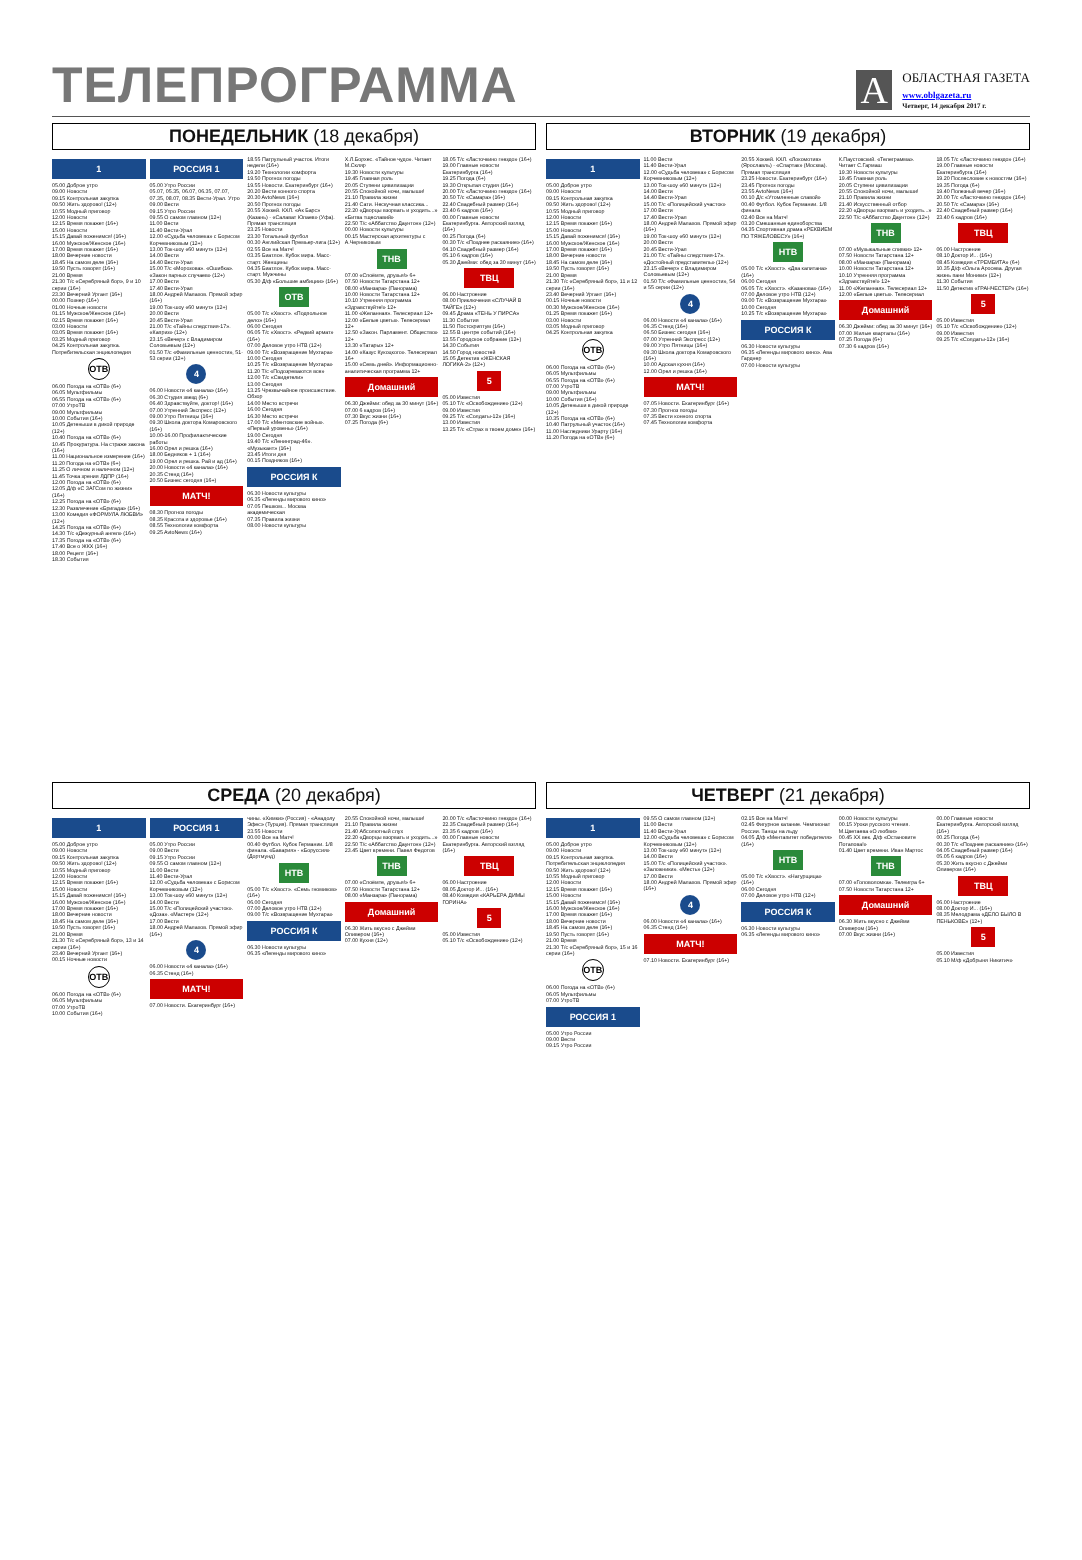ТЕЛЕПРОГРАММА
А
ОБЛАСТНАЯ ГАЗЕТА
www.oblgazeta.ru
Четверг, 14 декабря 2017 г.
ПОНЕДЕЛЬНИК (18 декабря)
1
05.00 Доброе утро
09.00 Новости
09.15 Контрольная закупка
09.50 Жить здорово! (12+)
10.55 Модный приговор
12.00 Новости
12.15 Время покажет (16+)
15.00 Новости
15.15 Давай поженимся! (16+)
16.00 Мужское/Женское (16+)
17.00 Время покажет (16+)
18.00 Вечерние новости
18.45 На самом деле (16+)
19.50 Пусть говорят (16+)
21.00 Время
21.30 Т/с «Серебряный бор», 9 и 10 серии (16+)
23.30 Вечерний Ургант (16+)
00.00 Познер (16+)
01.00 Ночные новости
01.15 Мужское/Женское (16+)
02.15 Время покажет (16+)
03.00 Новости
03.05 Время покажет (16+)
03.25 Модный приговор
04.25 Контрольная закупка. Потребительская энциклопедия
ОТВ
06.00 Погода на «ОТВ» (6+)
06.05 Мультфильмы
06.55 Погода на «ОТВ» (6+)
07.00 УтроТВ
09.00 Мультфильмы
10.00 События (16+)
10.05 Детеныши в дикой природе (12+)
10.40 Погода на «ОТВ» (6+)
10.45 Прокуратура. На страже закона (16+)
11.00 Национальное измерение (16+)
11.20 Погода на «ОТВ» (6+)
11.25 О личном и наличном (12+)
11.45 Точка зрения ЛДПР (16+)
12.00 Погода на «ОТВ» (6+)
12.05 Д/ф «С ЗАГСом по жизни» (16+)
12.25 Погода на «ОТВ» (6+)
12.30 Развлечение «Бригада» (16+)
13.00 Комедия «ФОРМУЛА ЛЮБВИ» (12+)
14.25 Погода на «ОТВ» (6+)
14.30 Т/с «Дежурный ангел» (16+)
17.35 Погода на «ОТВ» (6+)
17.40 Все о ЖКХ (16+)
18.00 Рецепт (16+)
18.30 События
РОССИЯ 1
05.00 Утро России
05.07, 05.35, 06.07, 06.35, 07.07, 07.35, 08.07, 08.35 Вести-Урал. Утро
09.00 Вести
09.15 Утро России
09.55 О самом главном (12+)
11.00 Вести
11.40 Вести-Урал
12.00 «Судьба человека» с Борисом Корчевниковым (12+)
13.00 Ток-шоу «60 минут» (12+)
14.00 Вести
14.40 Вести-Урал
15.00 Т/с «Морозова». «Ошибка». «Закон парных случаев» (12+)
17.00 Вести
17.40 Вести-Урал
18.00 Андрей Малахов. Прямой эфир (16+)
19.00 Ток-шоу «60 минут» (12+)
20.00 Вести
20.45 Вести-Урал
21.00 Т/с «Тайны следствия-17». «Каприз» (12+)
23.15 «Вечер» с Владимиром Соловьевым (12+)
01.50 Т/с «Фамильные ценности», 51-53 серии (12+)
4
06.00 Новости «4 канала» (16+)
06.30 Студия звезд (6+)
06.40 Здравствуйте, доктор! (16+)
07.00 Утренний Экспресс (12+)
09.00 Утро Пятницы (16+)
09.30 Школа доктора Комаровского (16+)
10.00-16.00 Профилактические работы
16.00 Орел и решка (16+)
18.00 Бедняков + 1 (16+)
19.00 Орел и решка. Рай и ад (16+)
20.00 Новости «4 канала» (16+)
20.35 Стенд (16+)
20.50 Бизнес сегодня (16+)
МАТЧ!
08.30 Прогноз погоды
08.35 Красота и здоровье (16+)
08.55 Технологии комфорта
09.25 AvtoNews (16+)
18.55 Патрульный участок. Итоги недели (16+)
19.20 Технологии комфорта
19.50 Прогноз погоды
19.55 Новости. Екатеринбург (16+)
20.20 Вести конного спорта
20.30 AvtoNews (16+)
20.50 Прогноз погоды
20.55 Хоккей. КХЛ. «Ак Барс» (Казань) - «Салават Юлаев» (Уфа). Прямая трансляция
23.25 Новости
23.30 Тотальный футбол
00.30 Английская Премьер-лига (12+)
02.55 Все на Матч!
03.35 Биатлон. Кубок мира. Масс-старт. Женщины
04.35 Биатлон. Кубок мира. Масс-старт. Мужчины
05.30 Д/ф «Большие амбиции» (16+)
ОТВ
05.00 Т/с «Хвост». «Подпольное дело» (16+)
06.00 Сегодня
06.05 Т/с «Хвост». «Редкий армат» (16+)
07.00 Деловое утро НТВ (12+)
09.00 Т/с «Возвращение Мухтара»
10.00 Сегодня
10.25 Т/с «Возвращение Мухтара»
11.20 Т/с «Подозреваются все»
12.00 Т/с «Свидетели»
13.00 Сегодня
13.25 Чрезвычайное происшествие. Обзор
14.00 Место встречи
16.00 Сегодня
16.30 Место встречи
17.00 Т/с «Ментовские войны». «Первый уровень» (16+)
19.00 Сегодня
19.40 Т/с «Ленинград-46». «Музыкант» (16+)
23.45 Итоги дня
00.15 Поздняков (16+)
РОССИЯ К
06.30 Новости культуры
06.35 «Легенды мирового кино»
07.05 Пешком... Москва академическая
07.35 Правила жизни
08.00 Новости культуры
Х.Л.Борхес. «Тайное чудо». Читает М.Скляр
19.30 Новости культуры
19.45 Главная роль
20.05 Ступени цивилизации
20.55 Спокойной ночи, малыши!
21.10 Правила жизни
21.40 Сати. Нескучная классика...
22.20 «Дворцы взорвать и уходить...» «Битва тщеславий»
22.50 Т/с «Аббатство Даунтон» (12+)
00.00 Новости культуры
00.15 Мастерская архитектуры с А.Черниковым
ТНВ
07.00 «Споёмте, друзья!» 6+
07.50 Новости Татарстана 12+
08.00 «Манзара» (Панорама)
10.00 Новости Татарстана 12+
10.10 Утренняя программа «Здравствуйте!» 12+
11.00 «Желанная». Телесериал 12+
12.00 «Белые цветы». Телесериал 12+
12.50 «Закон. Парламент. Общество» 12+
13.30 «Татары» 12+
14.00 «Казус Кукоцкого». Телесериал 16+
15.00 «Семь дней». Информационно-аналитическая программа 12+
Домашний
06.30 Джейми: обед за 30 минут (16+)
07.00 6 кадров (16+)
07.30 Вкус жизни (16+)
07.25 Погода (6+)
18.05 Т/с «Ласточкино гнездо» (16+)
19.00 Главные новости Екатеринбурга (16+)
19.25 Погода (6+)
19.30 Открытая студия (16+)
20.00 Т/с «Ласточкино гнездо» (16+)
20.50 Т/с «Самара» (16+)
22.40 Свадебный размер (16+)
23.40 6 кадров (16+)
00.00 Главные новости Екатеринбурга. Авторский взгляд (16+)
00.25 Погода (6+)
00.30 Т/с «Позднее раскаяние» (16+)
04.10 Свадебный размер (16+)
05.10 6 кадров (16+)
05.30 Джейми: обед за 30 минут (16+)
ТВЦ
06.00 Настроение
08.00 Приключения «СЛУЧАЙ В ТАЙГЕ» (12+)
09.45 Драма «ТЕНЬ У ПИРСА»
11.30 События
11.50 Постскриптум (16+)
12.55 В центре событий (16+)
13.55 Городское собрание (12+)
14.30 События
14.50 Город новостей
15.05 Детектив «ЖЕНСКАЯ ЛОГИКА-2» (12+)
5
05.00 Известия
05.10 Т/с «Освобождение» (12+)
09.00 Известия
09.25 Т/с «Солдаты-12» (16+)
13.00 Известия
13.25 Т/с «Страх в твоем доме» (16+)
ВТОРНИК (19 декабря)
1
05.00 Доброе утро
09.00 Новости
09.15 Контрольная закупка
09.50 Жить здорово! (12+)
10.55 Модный приговор
12.00 Новости
12.15 Время покажет (16+)
15.00 Новости
15.15 Давай поженимся! (16+)
16.00 Мужское/Женское (16+)
17.00 Время покажет (16+)
18.00 Вечерние новости
18.45 На самом деле (16+)
19.50 Пусть говорят (16+)
21.00 Время
21.30 Т/с «Серебряный бор», 11 и 12 серии (16+)
23.40 Вечерний Ургант (16+)
00.15 Ночные новости
00.30 Мужское/Женское (16+)
01.25 Время покажет (16+)
03.00 Новости
03.05 Модный приговор
04.25 Контрольная закупка
ОТВ
06.00 Погода на «ОТВ» (6+)
06.05 Мультфильмы
06.55 Погода на «ОТВ» (6+)
07.00 УтроТВ
09.00 Мультфильмы
10.00 События (16+)
10.05 Детеныши в дикой природе (12+)
10.35 Погода на «ОТВ» (6+)
10.40 Патрульный участок (16+)
11.00 Наследники Урарту (16+)
11.20 Погода на «ОТВ» (6+)
11.00 Вести
11.40 Вести-Урал
12.00 «Судьба человека» с Борисом Корчевниковым (12+)
13.00 Ток-шоу «60 минут» (12+)
14.00 Вести
14.40 Вести-Урал
15.00 Т/с «Полицейский участок»
17.00 Вести
17.40 Вести-Урал
18.00 Андрей Малахов. Прямой эфир (16+)
19.00 Ток-шоу «60 минут» (12+)
20.00 Вести
20.45 Вести-Урал
21.00 Т/с «Тайны следствия-17». «Достойный представитель» (12+)
23.15 «Вечер» с Владимиром Соловьевым (12+)
01.50 Т/с «Фамильные ценности», 54 и 55 серии (12+)
4
06.00 Новости «4 канала» (16+)
06.35 Стенд (16+)
06.50 Бизнес сегодня (16+)
07.00 Утренний Экспресс (12+)
09.00 Утро Пятницы (16+)
09.30 Школа доктора Комаровского (16+)
10.00 Адская кухня (16+)
12.00 Орел и решка (16+)
МАТЧ!
07.05 Новости. Екатеринбург (16+)
07.30 Прогноз погоды
07.35 Вести конного спорта
07.45 Технологии комфорта
20.55 Хоккей. КХЛ. «Локомотив» (Ярославль) - «Спартак» (Москва). Прямая трансляция
23.25 Новости. Екатеринбург (16+)
23.45 Прогноз погоды
23.55 AvtoNews (16+)
00.10 Д/с «Утомленные славой»
00.40 Футбол. Кубок Германии. 1/8 финала
02.40 Все на Матч!
03.20 Смешанные единоборства
04.35 Спортивная драма «РЕКВИЕМ ПО ТЯЖЕЛОВЕСУ» (16+)
НТВ
05.00 Т/с «Хвост». «Два капитана» (16+)
06.00 Сегодня
06.05 Т/с «Хвост». «Казанова» (16+)
07.00 Деловое утро НТВ (12+)
09.00 Т/с «Возвращение Мухтара»
10.00 Сегодня
10.25 Т/с «Возвращение Мухтара»
РОССИЯ К
06.30 Новости культуры
06.35 «Легенды мирового кино». Ава Гарднер
07.00 Новости культуры
К.Паустовский. «Телеграмма». Читает С.Гармаш
19.30 Новости культуры
19.45 Главная роль
20.05 Ступени цивилизации
20.55 Спокойной ночи, малыши!
21.10 Правила жизни
21.40 Искусственный отбор
22.20 «Дворцы взорвать и уходить...»
22.50 Т/с «Аббатство Даунтон» (12+)
ТНВ
07.00 «Музыкальные сливки» 12+
07.50 Новости Татарстана 12+
08.00 «Манзара» (Панорама)
10.00 Новости Татарстана 12+
10.10 Утренняя программа «Здравствуйте!» 12+
11.00 «Желанная». Телесериал 12+
12.00 «Белые цветы». Телесериал
Домашний
06.30 Джейми: обед за 30 минут (16+)
07.00 Жилые кварталы (16+)
07.25 Погода (6+)
07.30 6 кадров (16+)
18.05 Т/с «Ласточкино гнездо» (16+)
19.00 Главные новости Екатеринбурга (16+)
19.20 Послесловие к новостям (16+)
19.35 Погода (6+)
19.40 Полезный вечер (16+)
20.00 Т/с «Ласточкино гнездо» (16+)
20.50 Т/с «Самара» (16+)
22.40 Свадебный размер (16+)
23.40 6 кадров (16+)
ТВЦ
06.00 Настроение
08.10 Доктор И... (16+)
08.45 Комедия «ТРЕМБИТА» (6+)
10.35 Д/ф «Ольга Аросева. Другая жизнь пани Моники» (12+)
11.30 События
11.50 Детектив «ГРАНЧЕСТЕР» (16+)
5
05.00 Известия
05.10 Т/с «Освобождение» (12+)
09.00 Известия
09.25 Т/с «Солдаты-12» (16+)
СРЕДА (20 декабря)
1
05.00 Доброе утро
09.00 Новости
09.15 Контрольная закупка
09.50 Жить здорово! (12+)
10.55 Модный приговор
12.00 Новости
12.15 Время покажет (16+)
15.00 Новости
15.15 Давай поженимся! (16+)
16.00 Мужское/Женское (16+)
17.00 Время покажет (16+)
18.00 Вечерние новости
18.45 На самом деле (16+)
19.50 Пусть говорят (16+)
21.00 Время
21.30 Т/с «Серебряный бор», 13 и 14 серии (16+)
23.40 Вечерний Ургант (16+)
00.15 Ночные новости
ОТВ
06.00 Погода на «ОТВ» (6+)
06.05 Мультфильмы
07.00 УтроТВ
10.00 События (16+)
РОССИЯ 1
05.00 Утро России
09.00 Вести
09.15 Утро России
09.55 О самом главном (12+)
11.00 Вести
11.40 Вести-Урал
12.00 «Судьба человека» с Борисом Корчевниковым (12+)
13.00 Ток-шоу «60 минут» (12+)
14.00 Вести
15.00 Т/с «Полицейский участок». «Доза». «Мастер» (12+)
17.00 Вести
18.00 Андрей Малахов. Прямой эфир (16+)
4
06.00 Новости «4 канала» (16+)
06.35 Стенд (16+)
МАТЧ!
07.00 Новости. Екатеринбург (16+)
чины. «Химки» (Россия) - «Анадолу Эфес» (Турция). Прямая трансляция
23.55 Новости
00.00 Все на Матч!
00.40 Футбол. Кубок Германии. 1/8 финала. «Бавария» - «Боруссия» (Дортмунд)
НТВ
05.00 Т/с «Хвост». «Семь гномиков» (16+)
06.00 Сегодня
07.00 Деловое утро НТВ (12+)
09.00 Т/с «Возвращение Мухтара»
РОССИЯ К
06.30 Новости культуры
06.35 «Легенды мирового кино»
20.55 Спокойной ночи, малыши!
21.10 Правила жизни
21.40 Абсолютный слух
22.20 «Дворцы взорвать и уходить...»
22.50 Т/с «Аббатство Даунтон» (12+)
23.45 Цвет времени. Павел Федотов
ТНВ
07.00 «Споёмте, друзья!» 6+
07.50 Новости Татарстана 12+
08.00 «Манзара» (Панорама)
Домашний
06.30 Жить вкусно с Джейми Оливером (16+)
07.00 Кухня (12+)
20.00 Т/с «Ласточкино гнездо» (16+)
22.35 Свадебный размер (16+)
23.35 6 кадров (16+)
00.00 Главные новости Екатеринбурга. Авторский взгляд (16+)
ТВЦ
06.00 Настроение
08.05 Доктор И... (16+)
08.40 Комедия «КАРЬЕРА ДИМЫ ГОРИНА»
5
05.00 Известия
05.10 Т/с «Освобождение» (12+)
ЧЕТВЕРГ (21 декабря)
1
05.00 Доброе утро
09.00 Новости
09.15 Контрольная закупка. Потребительская энциклопедия
09.50 Жить здорово! (12+)
10.55 Модный приговор
12.00 Новости
12.15 Время покажет (16+)
15.00 Новости
15.15 Давай поженимся! (16+)
16.00 Мужское/Женское (16+)
17.00 Время покажет (16+)
18.00 Вечерние новости
18.45 На самом деле (16+)
19.50 Пусть говорят (16+)
21.00 Время
21.30 Т/с «Серебряный бор», 15 и 16 серии (16+)
ОТВ
06.00 Погода на «ОТВ» (6+)
06.05 Мультфильмы
07.00 УтроТВ
РОССИЯ 1
05.00 Утро России
09.00 Вести
09.15 Утро России
09.55 О самом главном (12+)
11.00 Вести
11.40 Вести-Урал
12.00 «Судьба человека» с Борисом Корчевниковым (12+)
13.00 Ток-шоу «60 минут» (12+)
14.00 Вести
15.00 Т/с «Полицейский участок». «Заложники». «Месть» (12+)
17.00 Вести
18.00 Андрей Малахов. Прямой эфир (16+)
4
06.00 Новости «4 канала» (16+)
06.35 Стенд (16+)
МАТЧ!
07.10 Новости. Екатеринбург (16+)
02.15 Все на Матч!
02.45 Фигурное катание. Чемпионат России. Танцы на льду
04.05 Д/ф «Ментапитет победителя» (16+)
НТВ
05.00 Т/с «Хвост». «Натурщица» (16+)
06.00 Сегодня
07.00 Деловое утро НТВ (12+)
РОССИЯ К
06.30 Новости культуры
06.35 «Легенды мирового кино»
00.00 Новости культуры
00.15 Уроки русского чтения. М.Цветаева «О любви»
00.45 ХХ век. Д/ф «Остановите Потапова!»
01.40 Цвет времени. Иван Мартос
ТНВ
07.00 «Головоломка». Телеигра 6+
07.50 Новости Татарстана 12+
Домашний
06.30 Жить вкусно с Джейми Оливером (16+)
07.00 Вкус жизни (16+)
00.00 Главные новости Екатеринбурга. Авторский взгляд (16+)
00.25 Погода (6+)
00.30 Т/с «Позднее раскаяние» (16+)
04.05 Свадебный размер (16+)
05.05 6 кадров (16+)
05.30 Жить вкусно с Джейми Оливером (16+)
ТВЦ
06.00 Настроение
08.00 Доктор И... (16+)
08.35 Мелодрама «ДЕЛО БЫЛО В ПЕНЬКОВЕ» (12+)
5
05.00 Известия
05.10 М/ф «Добрыня Никитич»